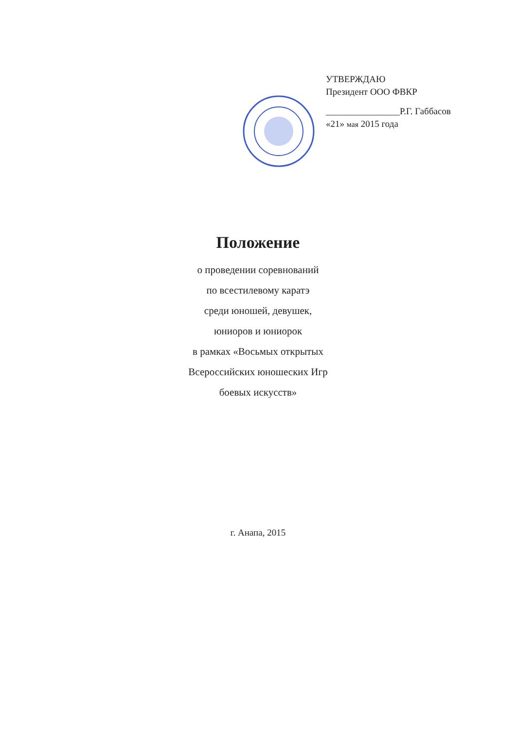УТВЕРЖДАЮ
Президент ООО ФВКР
________________Р.Г. Габбасов
«21» мая 2015 года
Положение
о проведении соревнований
по всестилевому каратэ
среди юношей, девушек,
юниоров и юниорок
в рамках «Восьмых открытых
Всероссийских юношеских Игр
боевых искусств»
г. Анапа, 2015